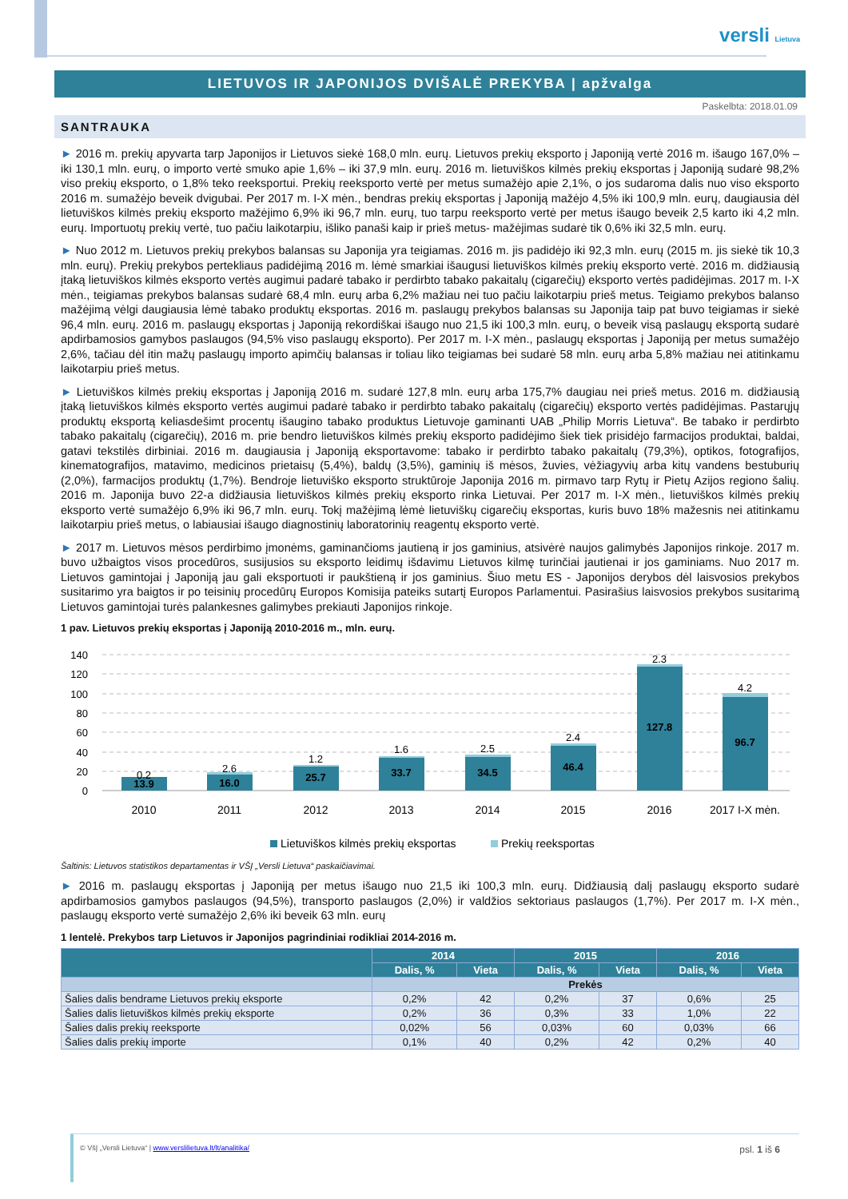versli Lietuva
LIETUVOS IR JAPONIJOS DVIŠALĖ PREKYBA | apžvalga
Paskelbta: 2018.01.09
SANTRAUKA
► 2016 m. prekių apyvarta tarp Japonijos ir Lietuvos siekė 168,0 mln. eurų. Lietuvos prekių eksporto į Japoniją vertė 2016 m. išaugo 167,0% – iki 130,1 mln. eurų, o importo vertė smuko apie 1,6% – iki 37,9 mln. eurų. 2016 m. lietuviškos kilmės prekių eksportas į Japoniją sudarė 98,2% viso prekių eksporto, o 1,8% teko reeksportui. Prekių reeksporto vertė per metus sumažėjo apie 2,1%, o jos sudaroma dalis nuo viso eksporto 2016 m. sumažėjo beveik dvigubai. Per 2017 m. I-X mėn., bendras prekių eksportas į Japoniją mažėjo 4,5% iki 100,9 mln. eurų, daugiausia dėl lietuviškos kilmės prekių eksporto mažėjimo 6,9% iki 96,7 mln. eurų, tuo tarpu reeksporto vertė per metus išaugo beveik 2,5 karto iki 4,2 mln. eurų. Importuotų prekių vertė, tuo pačiu laikotarpiu, išliko panaši kaip ir prieš metus- mažėjimas sudarė tik 0,6% iki 32,5 mln. eurų.
► Nuo 2012 m. Lietuvos prekių prekybos balansas su Japonija yra teigiamas. 2016 m. jis padidėjo iki 92,3 mln. eurų (2015 m. jis siekė tik 10,3 mln. eurų). Prekių prekybos pertekliaus padidėjimą 2016 m. lėmė smarkiai išaugusi lietuviškos kilmės prekių eksporto vertė. 2016 m. didžiausią įtaką lietuviškos kilmės eksporto vertės augimui padarė tabako ir perdirbto tabako pakaitalų (cigarečių) eksporto vertės padidėjimas. 2017 m. I-X mėn., teigiamas prekybos balansas sudarė 68,4 mln. eurų arba 6,2% mažiau nei tuo pačiu laikotarpiu prieš metus. Teigiamo prekybos balanso mažėjimą vėlgi daugiausia lėmė tabako produktų eksportas. 2016 m. paslaugų prekybos balansas su Japonija taip pat buvo teigiamas ir siekė 96,4 mln. eurų. 2016 m. paslaugų eksportas į Japoniją rekordiškai išaugo nuo 21,5 iki 100,3 mln. eurų, o beveik visą paslaugų eksportą sudarė apdirbamosios gamybos paslaugos (94,5% viso paslaugų eksporto). Per 2017 m. I-X mėn., paslaugų eksportas į Japoniją per metus sumažėjo 2,6%, tačiau dėl itin mažų paslaugų importo apimčių balansas ir toliau liko teigiamas bei sudarė 58 mln. eurų arba 5,8% mažiau nei atitinkamu laikotarpiu prieš metus.
► Lietuviškos kilmės prekių eksportas į Japoniją 2016 m. sudarė 127,8 mln. eurų arba 175,7% daugiau nei prieš metus. 2016 m. didžiausią įtaką lietuviškos kilmės eksporto vertės augimui padarė tabako ir perdirbto tabako pakaitalų (cigarečių) eksporto vertės padidėjimas. Pastarųjų produktų eksportą keliasdešimt procentų išaugino tabako produktus Lietuvoje gaminanti UAB „Philip Morris Lietuva“. Be tabako ir perdirbto tabako pakaitalų (cigarečių), 2016 m. prie bendro lietuviškos kilmės prekių eksporto padidėjimo šiek tiek prisidėjo farmacijos produktai, baldai, gatavi tekstilės dirbiniai. 2016 m. daugiausia į Japoniją eksportavome: tabako ir perdirbto tabako pakaitalų (79,3%), optikos, fotografijos, kinematografijos, matavimo, medicinos prietaisų (5,4%), baldų (3,5%), gaminių iš mėsos, žuvies, vėžiagyvių arba kitų vandens bestuburių (2,0%), farmacijos produktų (1,7%). Bendroje lietuviško eksporto struktūroje Japonija 2016 m. pirmavo tarp Rytų ir Pietų Azijos regiono šalių. 2016 m. Japonija buvo 22-a didžiausia lietuviškos kilmės prekių eksporto rinka Lietuvai. Per 2017 m. I-X mėn., lietuviškos kilmės prekių eksporto vertė sumažėjo 6,9% iki 96,7 mln. eurų. Tokį mažėjimą lėmė lietuviškų cigarečių eksportas, kuris buvo 18% mažesnis nei atitinkamu laikotarpiu prieš metus, o labiausiai išaugo diagnostinių laboratorinių reagentų eksporto vertė.
► 2017 m. Lietuvos mėsos perdirbimo įmonėms, gaminančioms jautieną ir jos gaminius, atsivėrė naujos galimybės Japonijos rinkoje. 2017 m. buvo užbaigtos visos procedūros, susijusios su eksporto leidimų išdavimu Lietuvos kilmę turinčiai jautienai ir jos gaminiams. Nuo 2017 m. Lietuvos gamintojai į Japoniją jau gali eksportuoti ir paukštieną ir jos gaminius. Šiuo metu ES - Japonijos derybos dėl laisvosios prekybos susitarimo yra baigtos ir po teisinių procedūrų Europos Komisija pateiks sutartį Europos Parlamentui. Pasirašius laisvosios prekybos susitarimą Lietuvos gamintojai turės palankesnes galimybes prekiauti Japonijos rinkoje.
1 pav. Lietuvos prekių eksportas į Japoniją 2010-2016 m., mln. eurų.
140
120
100
80
60
40
20
0
13.9
16.0
25.7
33.7
34.5
46.4
127.8
96.7
0.2
2.6
1.2
1.6
2.5
2.4
2.3
4.2
2010
2011
2012
2013
2014
2015
2016
2017 I-X mėn.
Lietuviškos kilmės prekių eksportas
Prekių reeksportas
Šaltinis: Lietuvos statistikos departamentas ir VŠĮ „Versli Lietuva“ paskaičiavimai.
► 2016 m. paslaugų eksportas į Japoniją per metus išaugo nuo 21,5 iki 100,3 mln. eurų. Didžiausią dalį paslaugų eksporto sudarė apdirbamosios gamybos paslaugos (94,5%), transporto paslaugos (2,0%) ir valdžios sektoriaus paslaugos (1,7%). Per 2017 m. I-X mėn., paslaugų eksporto vertė sumažėjo 2,6% iki beveik 63 mln. eurų
1 lentelė. Prekybos tarp Lietuvos ir Japonijos pagrindiniai rodikliai 2014-2016 m.
| | 2014 | | 2015 | | 2016 | |
| --- | --- | --- | --- | --- | --- | --- |
| | Dalis, % | Vieta | Dalis, % | Vieta | Dalis, % | Vieta |
| | Prekės | | | | | |
| Šalies dalis bendrame Lietuvos prekių eksporte | 0,2% | 42 | 0,2% | 37 | 0,6% | 25 |
| Šalies dalis lietuviškos kilmės prekių eksporte | 0,2% | 36 | 0,3% | 33 | 1,0% | 22 |
| Šalies dalis prekių reeksporte | 0,02% | 56 | 0,03% | 60 | 0,03% | 66 |
| Šalies dalis prekių importe | 0,1% | 40 | 0,2% | 42 | 0,2% | 40 |
© VšĮ „Versli Lietuva“ | www.verslilietuva.lt/lt/analitika/ psl. 1 iš 6